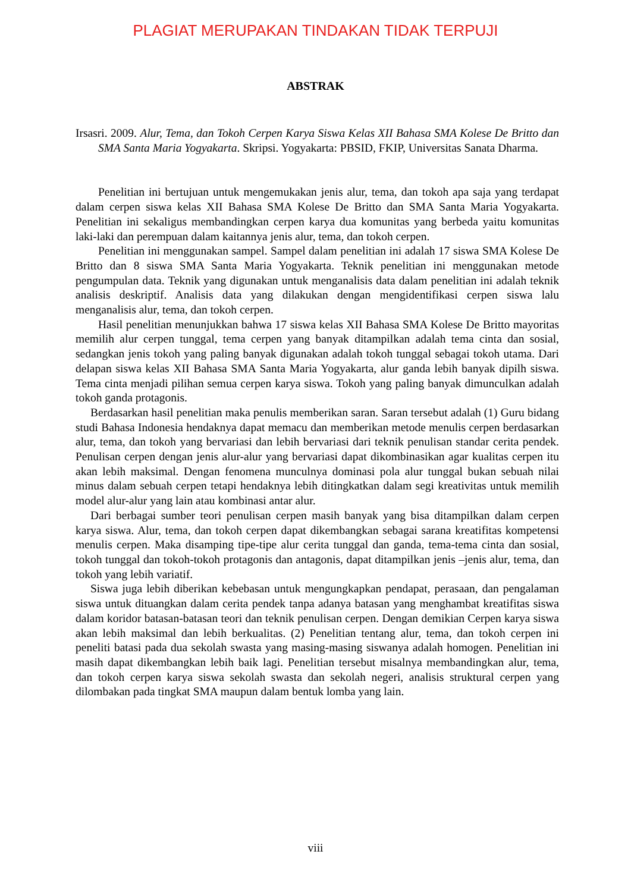PLAGIAT MERUPAKAN TINDAKAN TIDAK TERPUJI
ABSTRAK
Irsasri. 2009. Alur, Tema, dan Tokoh Cerpen Karya Siswa Kelas XII Bahasa SMA Kolese De Britto dan SMA Santa Maria Yogyakarta. Skripsi. Yogyakarta: PBSID, FKIP, Universitas Sanata Dharma.
Penelitian ini bertujuan untuk mengemukakan jenis alur, tema, dan tokoh apa saja yang terdapat dalam cerpen siswa kelas XII Bahasa SMA Kolese De Britto dan SMA Santa Maria Yogyakarta. Penelitian ini sekaligus membandingkan cerpen karya dua komunitas yang berbeda yaitu komunitas laki-laki dan perempuan dalam kaitannya jenis alur, tema, dan tokoh cerpen.
Penelitian ini menggunakan sampel. Sampel dalam penelitian ini adalah 17 siswa SMA Kolese De Britto dan 8 siswa SMA Santa Maria Yogyakarta. Teknik penelitian ini menggunakan metode pengumpulan data. Teknik yang digunakan untuk menganalisis data dalam penelitian ini adalah teknik analisis deskriptif. Analisis data yang dilakukan dengan mengidentifikasi cerpen siswa lalu menganalisis alur, tema, dan tokoh cerpen.
Hasil penelitian menunjukkan bahwa 17 siswa kelas XII Bahasa SMA Kolese De Britto mayoritas memilih alur cerpen tunggal, tema cerpen yang banyak ditampilkan adalah tema cinta dan sosial, sedangkan jenis tokoh yang paling banyak digunakan adalah tokoh tunggal sebagai tokoh utama. Dari delapan siswa kelas XII Bahasa SMA Santa Maria Yogyakarta, alur ganda lebih banyak dipilh siswa. Tema cinta menjadi pilihan semua cerpen karya siswa. Tokoh yang paling banyak dimunculkan adalah tokoh ganda protagonis.
Berdasarkan hasil penelitian maka penulis memberikan saran. Saran tersebut adalah (1) Guru bidang studi Bahasa Indonesia hendaknya dapat memacu dan memberikan metode menulis cerpen berdasarkan alur, tema, dan tokoh yang bervariasi dan lebih bervariasi dari teknik penulisan standar cerita pendek. Penulisan cerpen dengan jenis alur-alur yang bervariasi dapat dikombinasikan agar kualitas cerpen itu akan lebih maksimal. Dengan fenomena munculnya dominasi pola alur tunggal bukan sebuah nilai minus dalam sebuah cerpen tetapi hendaknya lebih ditingkatkan dalam segi kreativitas untuk memilih model alur-alur yang lain atau kombinasi antar alur.
Dari berbagai sumber teori penulisan cerpen masih banyak yang bisa ditampilkan dalam cerpen karya siswa. Alur, tema, dan tokoh cerpen dapat dikembangkan sebagai sarana kreatifitas kompetensi menulis cerpen. Maka disamping tipe-tipe alur cerita tunggal dan ganda, tema-tema cinta dan sosial, tokoh tunggal dan tokoh-tokoh protagonis dan antagonis, dapat ditampilkan jenis –jenis alur, tema, dan tokoh yang lebih variatif.
Siswa juga lebih diberikan kebebasan untuk mengungkapkan pendapat, perasaan, dan pengalaman siswa untuk dituangkan dalam cerita pendek tanpa adanya batasan yang menghambat kreatifitas siswa dalam koridor batasan-batasan teori dan teknik penulisan cerpen. Dengan demikian Cerpen karya siswa akan lebih maksimal dan lebih berkualitas. (2) Penelitian tentang alur, tema, dan tokoh cerpen ini peneliti batasi pada dua sekolah swasta yang masing-masing siswanya adalah homogen. Penelitian ini masih dapat dikembangkan lebih baik lagi. Penelitian tersebut misalnya membandingkan alur, tema, dan tokoh cerpen karya siswa sekolah swasta dan sekolah negeri, analisis struktural cerpen yang dilombakan pada tingkat SMA maupun dalam bentuk lomba yang lain.
viii